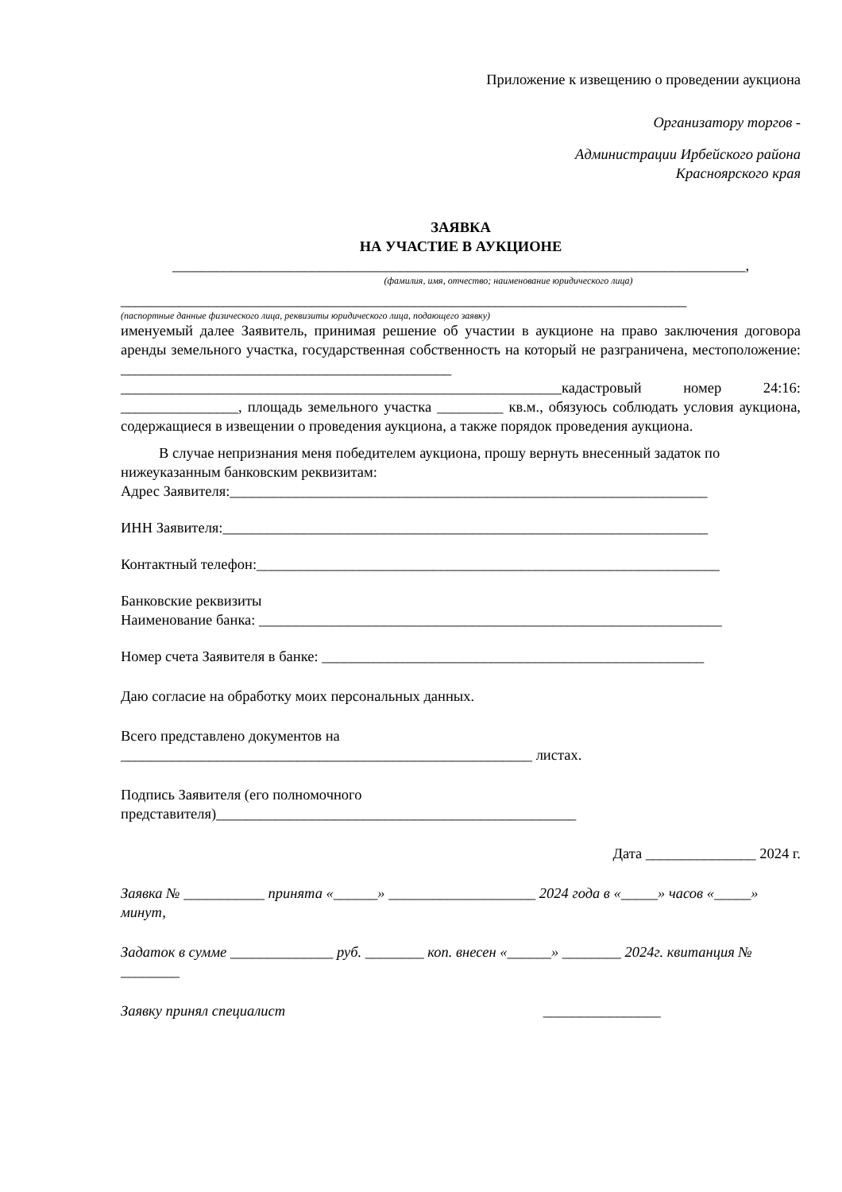Приложение к извещению о проведении аукциона
Организатору торгов -
Администрации Ирбейского района
Красноярского края
ЗАЯВКА
НА УЧАСТИЕ В АУКЦИОНЕ
______________________________________________________________________________,
(фамилия, имя, отчество; наименование юридического лица)
_____________________________________________________________________________
(паспортные данные физического лица, реквизиты юридического лица, подающего заявку)
именуемый далее Заявитель, принимая решение об участии в аукционе на право заключения договора аренды земельного участка, государственная собственность на который не разграничена, местоположение: _____________________________________________ ____________________________________________________________кадастровый номер 24:16: ________________, площадь земельного участка _________ кв.м., обязуюсь соблюдать условия аукциона, содержащиеся в извещении о проведения аукциона, а также порядок проведения аукциона.
В случае непризнания меня победителем аукциона, прошу вернуть внесенный задаток по нижеуказанным банковским реквизитам:
Адрес Заявителя:_________________________________________________________________
ИНН Заявителя:__________________________________________________________________
Контактный телефон:_______________________________________________________________
Банковские реквизиты
Наименование банка: _______________________________________________________________
Номер счета Заявителя в банке: ____________________________________________________
Даю согласие на обработку моих персональных данных.
Всего представлено документов на
________________________________________________________ листах.
Подпись Заявителя (его полномочного
представителя)_________________________________________________
Дата _______________ 2024 г.
Заявка № ___________ принята «______» ____________________ 2024 года в «_____» часов «_____» минут,
Задаток в сумме ______________ руб. ________ коп. внесен «______» ________ 2024г. квитанция № ________
Заявку принял специалист ________________